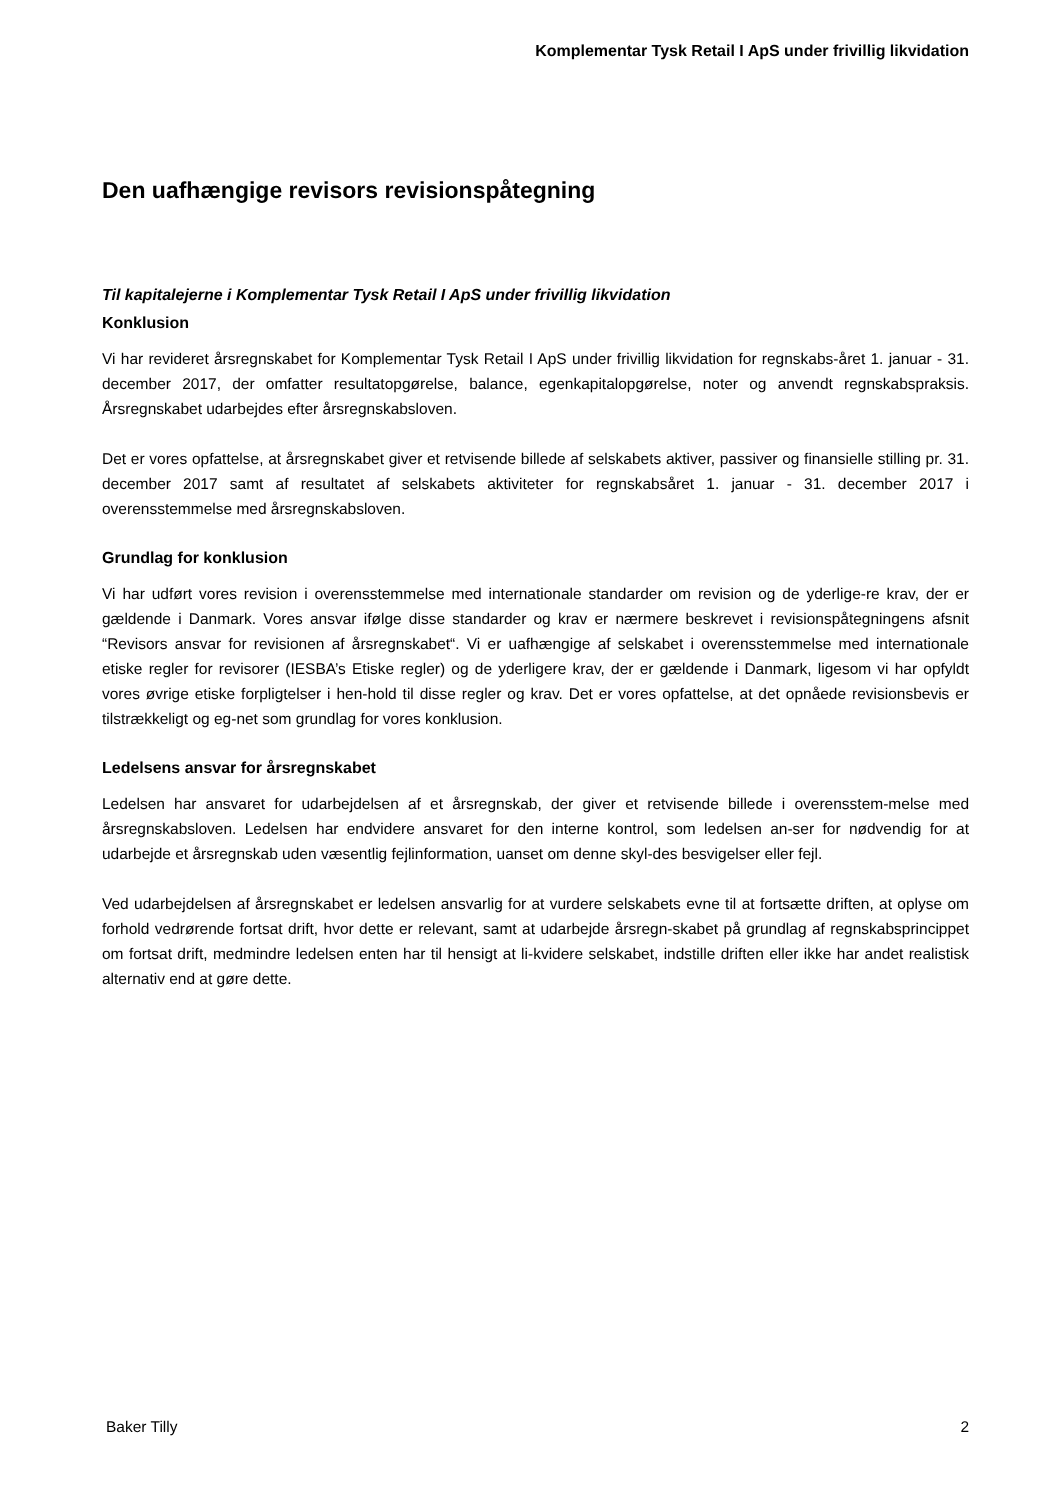Komplementar Tysk Retail I ApS under frivillig likvidation
Den uafhængige revisors revisionspåtegning
Til kapitalejerne i Komplementar Tysk Retail I ApS under frivillig likvidation
Konklusion
Vi har revideret årsregnskabet for Komplementar Tysk Retail I ApS under frivillig likvidation for regnskabs-året 1. januar - 31. december 2017, der omfatter resultatopgørelse, balance, egenkapitalopgørelse, noter og anvendt regnskabspraksis. Årsregnskabet udarbejdes efter årsregnskabsloven.
Det er vores opfattelse, at årsregnskabet giver et retvisende billede af selskabets aktiver, passiver og finansielle stilling pr. 31. december 2017 samt af resultatet af selskabets aktiviteter for regnskabsåret 1. januar - 31. december 2017 i overensstemmelse med årsregnskabsloven.
Grundlag for konklusion
Vi har udført vores revision i overensstemmelse med internationale standarder om revision og de yderlige-re krav, der er gældende i Danmark. Vores ansvar ifølge disse standarder og krav er nærmere beskrevet i revisionspåtegningens afsnit “Revisors ansvar for revisionen af årsregnskabet“. Vi er uafhængige af selskabet i overensstemmelse med internationale etiske regler for revisorer (IESBA’s Etiske regler) og de yderligere krav, der er gældende i Danmark, ligesom vi har opfyldt vores øvrige etiske forpligtelser i hen-hold til disse regler og krav. Det er vores opfattelse, at det opnåede revisionsbevis er tilstrækkeligt og eg-net som grundlag for vores konklusion.
Ledelsens ansvar for årsregnskabet
Ledelsen har ansvaret for udarbejdelsen af et årsregnskab, der giver et retvisende billede i overensstem-melse med årsregnskabsloven. Ledelsen har endvidere ansvaret for den interne kontrol, som ledelsen an-ser for nødvendig for at udarbejde et årsregnskab uden væsentlig fejlinformation, uanset om denne skyl-des besvigelser eller fejl.
Ved udarbejdelsen af årsregnskabet er ledelsen ansvarlig for at vurdere selskabets evne til at fortsætte driften, at oplyse om forhold vedrørende fortsat drift, hvor dette er relevant, samt at udarbejde årsregn-skabet på grundlag af regnskabsprincippet om fortsat drift, medmindre ledelsen enten har til hensigt at li-kvidere selskabet, indstille driften eller ikke har andet realistisk alternativ end at gøre dette.
Baker Tilly 2